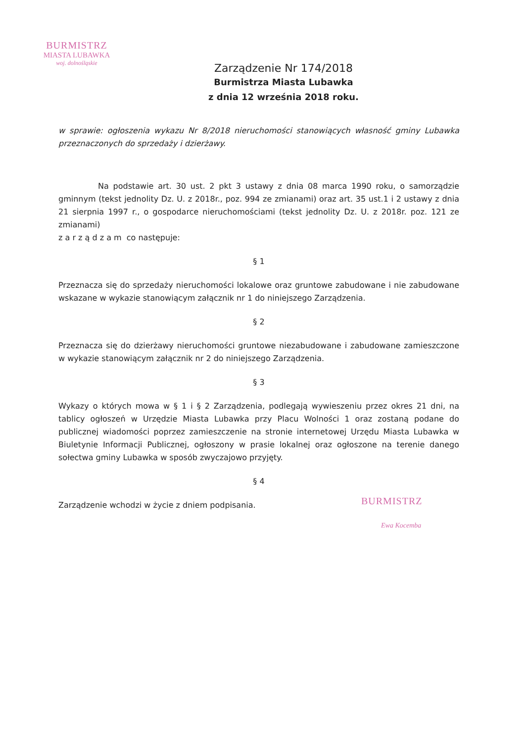BURMISTRZ
MIASTA LUBAWKA
woj. dolnośląskie
Zarządzenie Nr 174/2018
Burmistrza Miasta Lubawka
z dnia 12 września 2018 roku.
w sprawie: ogłoszenia wykazu Nr 8/2018 nieruchomości stanowiących własność gminy Lubawka przeznaczonych do sprzedaży i dzierżawy.
Na podstawie art. 30 ust. 2 pkt 3 ustawy z dnia 08 marca 1990 roku, o samorządzie gminnym (tekst jednolity Dz. U. z 2018r., poz. 994 ze zmianami) oraz art. 35 ust.1 i 2 ustawy z dnia 21 sierpnia 1997 r., o gospodarce nieruchomościami (tekst jednolity Dz. U. z 2018r. poz. 121 ze zmianami)
z a r z ą d z a m co następuje:
§ 1
Przeznacza się do sprzedaży nieruchomości lokalowe oraz gruntowe zabudowane i nie zabudowane wskazane w wykazie stanowiącym załącznik nr 1 do niniejszego Zarządzenia.
§ 2
Przeznacza się do dzierżawy nieruchomości gruntowe niezabudowane i zabudowane zamieszczone w wykazie stanowiącym załącznik nr 2 do niniejszego Zarządzenia.
§ 3
Wykazy o których mowa w § 1 i § 2 Zarządzenia, podlegają wywieszeniu przez okres 21 dni, na tablicy ogłoszeń w Urzędzie Miasta Lubawka przy Placu Wolności 1 oraz zostaną podane do publicznej wiadomości poprzez zamieszczenie na stronie internetowej Urzędu Miasta Lubawka w Biuletynie Informacji Publicznej, ogłoszony w prasie lokalnej oraz ogłoszone na terenie danego sołectwa gminy Lubawka w sposób zwyczajowo przyjęty.
§ 4
Zarządzenie wchodzi w życie z dniem podpisania.
BURMISTRZ
Ewa Kocemba